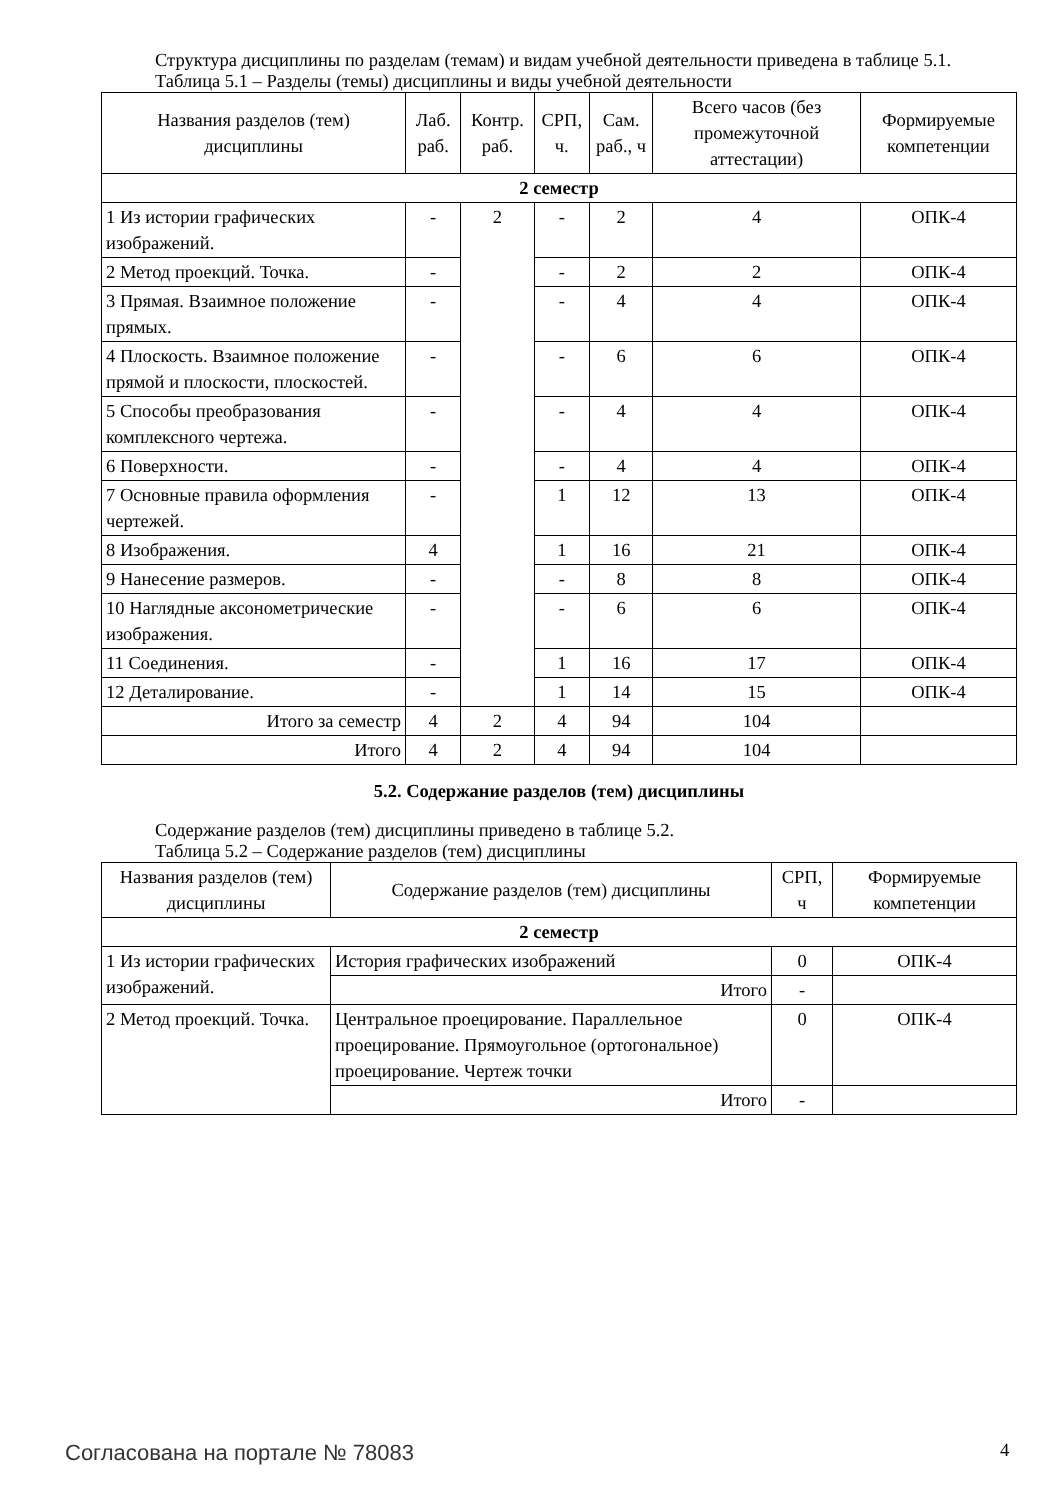Структура дисциплины по разделам (темам) и видам учебной деятельности приведена в таблице 5.1.
Таблица 5.1 – Разделы (темы) дисциплины и виды учебной деятельности
| Названия разделов (тем) дисциплины | Лаб. раб. | Контр. раб. | СРП, ч. | Сам. раб., ч | Всего часов (без промежуточной аттестации) | Формируемые компетенции |
| --- | --- | --- | --- | --- | --- | --- |
| 2 семестр | | | | | | |
| 1 Из истории графических изображений. | - | 2 | - | 2 | 4 | ОПК-4 |
| 2 Метод проекций. Точка. | - | | - | 2 | 2 | ОПК-4 |
| 3 Прямая. Взаимное положение прямых. | - | | - | 4 | 4 | ОПК-4 |
| 4 Плоскость. Взаимное положение прямой и плоскости, плоскостей. | - | | - | 6 | 6 | ОПК-4 |
| 5 Способы преобразования комплексного чертежа. | - | | - | 4 | 4 | ОПК-4 |
| 6 Поверхности. | - | | - | 4 | 4 | ОПК-4 |
| 7 Основные правила оформления чертежей. | - | | 1 | 12 | 13 | ОПК-4 |
| 8 Изображения. | 4 | | 1 | 16 | 21 | ОПК-4 |
| 9 Нанесение размеров. | - | | - | 8 | 8 | ОПК-4 |
| 10 Наглядные аксонометрические изображения. | - | | - | 6 | 6 | ОПК-4 |
| 11 Соединения. | - | | 1 | 16 | 17 | ОПК-4 |
| 12 Деталирование. | - | | 1 | 14 | 15 | ОПК-4 |
| Итого за семестр | 4 | 2 | 4 | 94 | 104 | |
| Итого | 4 | 2 | 4 | 94 | 104 | |
5.2. Содержание разделов (тем) дисциплины
Содержание разделов (тем) дисциплины приведено в таблице 5.2.
Таблица 5.2 – Содержание разделов (тем) дисциплины
| Названия разделов (тем) дисциплины | Содержание разделов (тем) дисциплины | СРП, ч | Формируемые компетенции |
| --- | --- | --- | --- |
| 2 семестр | | | |
| 1 Из истории графических изображений. | История графических изображений | 0 | ОПК-4 |
| | Итого | - | |
| 2 Метод проекций. Точка. | Центральное проецирование. Параллельное проецирование. Прямоугольное (ортогональное) проецирование. Чертеж точки | 0 | ОПК-4 |
| | Итого | - | |
Согласована на портале № 78083 4